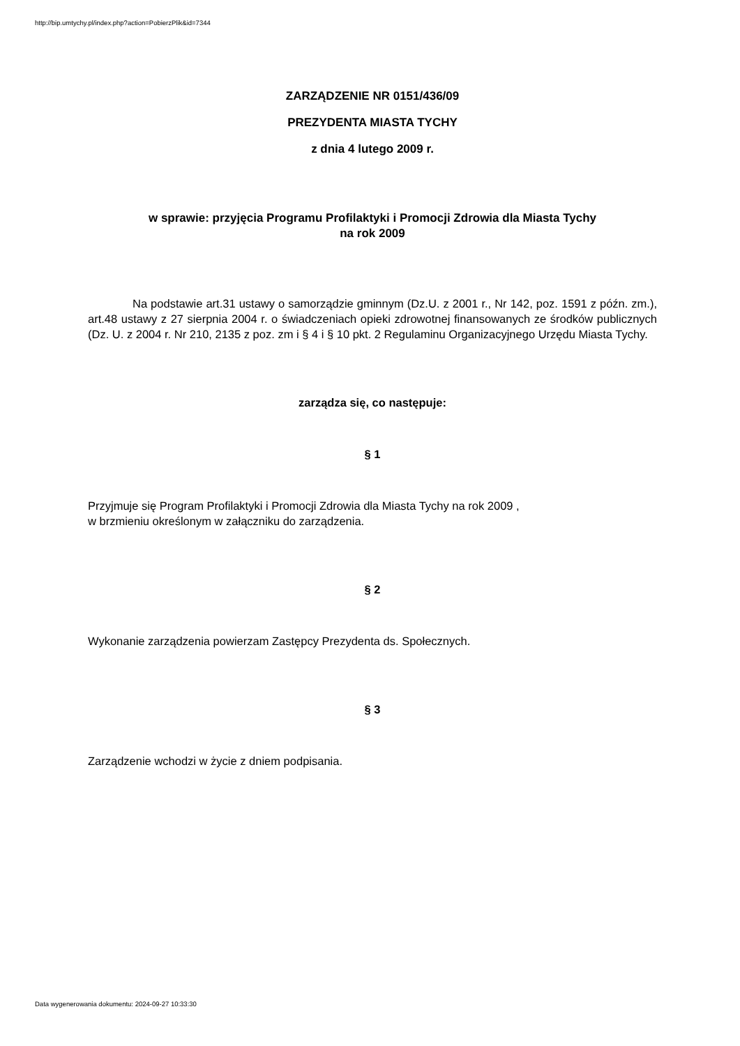http://bip.umtychy.pl/index.php?action=PobierzPlik&id=7344
ZARZĄDZENIE NR 0151/436/09
PREZYDENTA MIASTA TYCHY
z dnia 4 lutego 2009 r.
w sprawie: przyjęcia Programu Profilaktyki i Promocji Zdrowia dla Miasta Tychy
na rok 2009
Na podstawie art.31 ustawy o samorządzie gminnym (Dz.U. z 2001 r., Nr 142, poz. 1591 z późn. zm.), art.48 ustawy z 27 sierpnia 2004 r. o świadczeniach opieki zdrowotnej finansowanych ze środków publicznych (Dz. U. z 2004 r. Nr 210, 2135 z poz. zm i § 4 i § 10 pkt. 2 Regulaminu Organizacyjnego Urzędu Miasta Tychy.
zarządza się, co następuje:
§ 1
Przyjmuje się Program Profilaktyki i Promocji Zdrowia dla Miasta Tychy na rok 2009 ,
w brzmieniu określonym w załączniku do zarządzenia.
§ 2
Wykonanie zarządzenia powierzam Zastępcy Prezydenta ds. Społecznych.
§ 3
Zarządzenie wchodzi w życie z dniem podpisania.
Data wygenerowania dokumentu: 2024-09-27 10:33:30